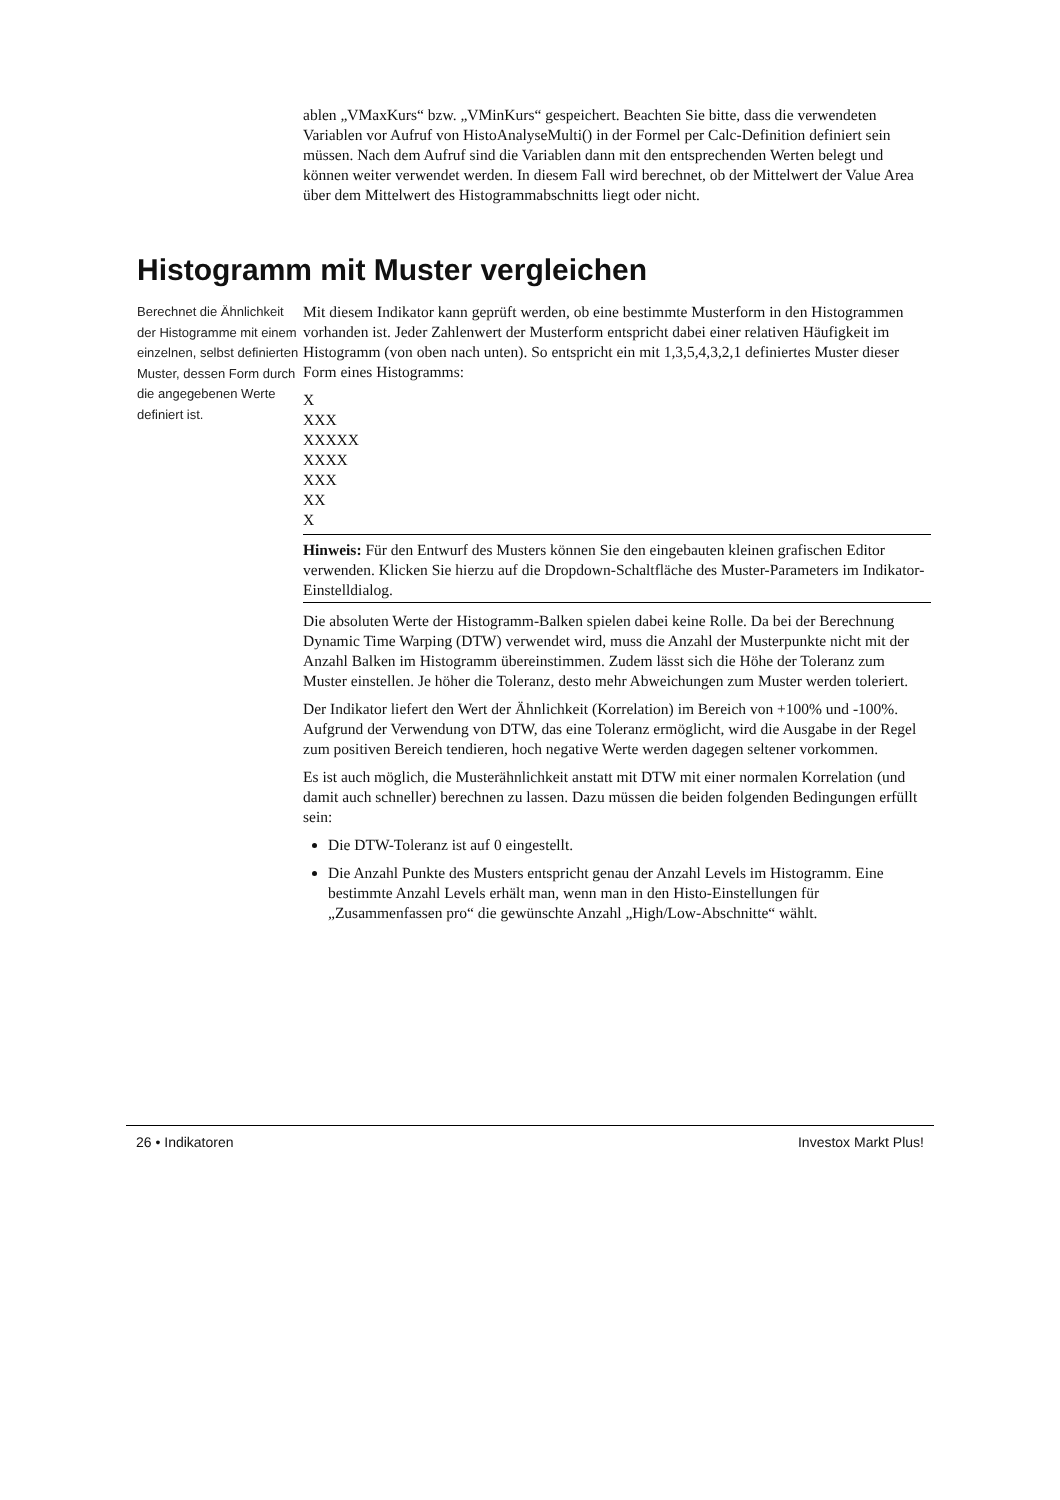ablen „VMaxKurs“ bzw. „VMinKurs“ gespeichert. Beachten Sie bitte, dass die verwendeten Variablen vor Aufruf von HistoAnalyseMulti() in der Formel per Calc-Definition definiert sein müssen. Nach dem Aufruf sind die Variablen dann mit den entsprechenden Werten belegt und können weiter verwendet werden. In diesem Fall wird berechnet, ob der Mittelwert der Value Area über dem Mittelwert des Histogrammabschnitts liegt oder nicht.
Histogramm mit Muster vergleichen
Berechnet die Ähnlichkeit der Histogramme mit einem einzelnen, selbst definierten Muster, dessen Form durch die angegebenen Werte definiert ist.
Mit diesem Indikator kann geprüft werden, ob eine bestimmte Musterform in den Histogrammen vorhanden ist. Jeder Zahlenwert der Musterform entspricht dabei einer relativen Häufigkeit im Histogramm (von oben nach unten). So entspricht ein mit 1,3,5,4,3,2,1 definiertes Muster dieser Form eines Histogramms:
X
XXX
XXXXX
XXXX
XXX
XX
X
Hinweis: Für den Entwurf des Musters können Sie den eingebauten kleinen grafischen Editor verwenden. Klicken Sie hierzu auf die Dropdown-Schaltfläche des Muster-Parameters im Indikator-Einstelldialog.
Die absoluten Werte der Histogramm-Balken spielen dabei keine Rolle. Da bei der Berechnung Dynamic Time Warping (DTW) verwendet wird, muss die Anzahl der Musterpunkte nicht mit der Anzahl Balken im Histogramm übereinstimmen. Zudem lässt sich die Höhe der Toleranz zum Muster einstellen. Je höher die Toleranz, desto mehr Abweichungen zum Muster werden toleriert.
Der Indikator liefert den Wert der Ähnlichkeit (Korrelation) im Bereich von +100% und -100%. Aufgrund der Verwendung von DTW, das eine Toleranz ermöglicht, wird die Ausgabe in der Regel zum positiven Bereich tendieren, hoch negative Werte werden dagegen seltener vorkommen.
Es ist auch möglich, die Musterähnlichkeit anstatt mit DTW mit einer normalen Korrelation (und damit auch schneller) berechnen zu lassen. Dazu müssen die beiden folgenden Bedingungen erfüllt sein:
Die DTW-Toleranz ist auf 0 eingestellt.
Die Anzahl Punkte des Musters entspricht genau der Anzahl Levels im Histogramm. Eine bestimmte Anzahl Levels erhält man, wenn man in den Histo-Einstellungen für „Zusammenfassen pro“ die gewünschte Anzahl „High/Low-Abschnitte“ wählt.
26 • Indikatoren Investox Markt Plus!